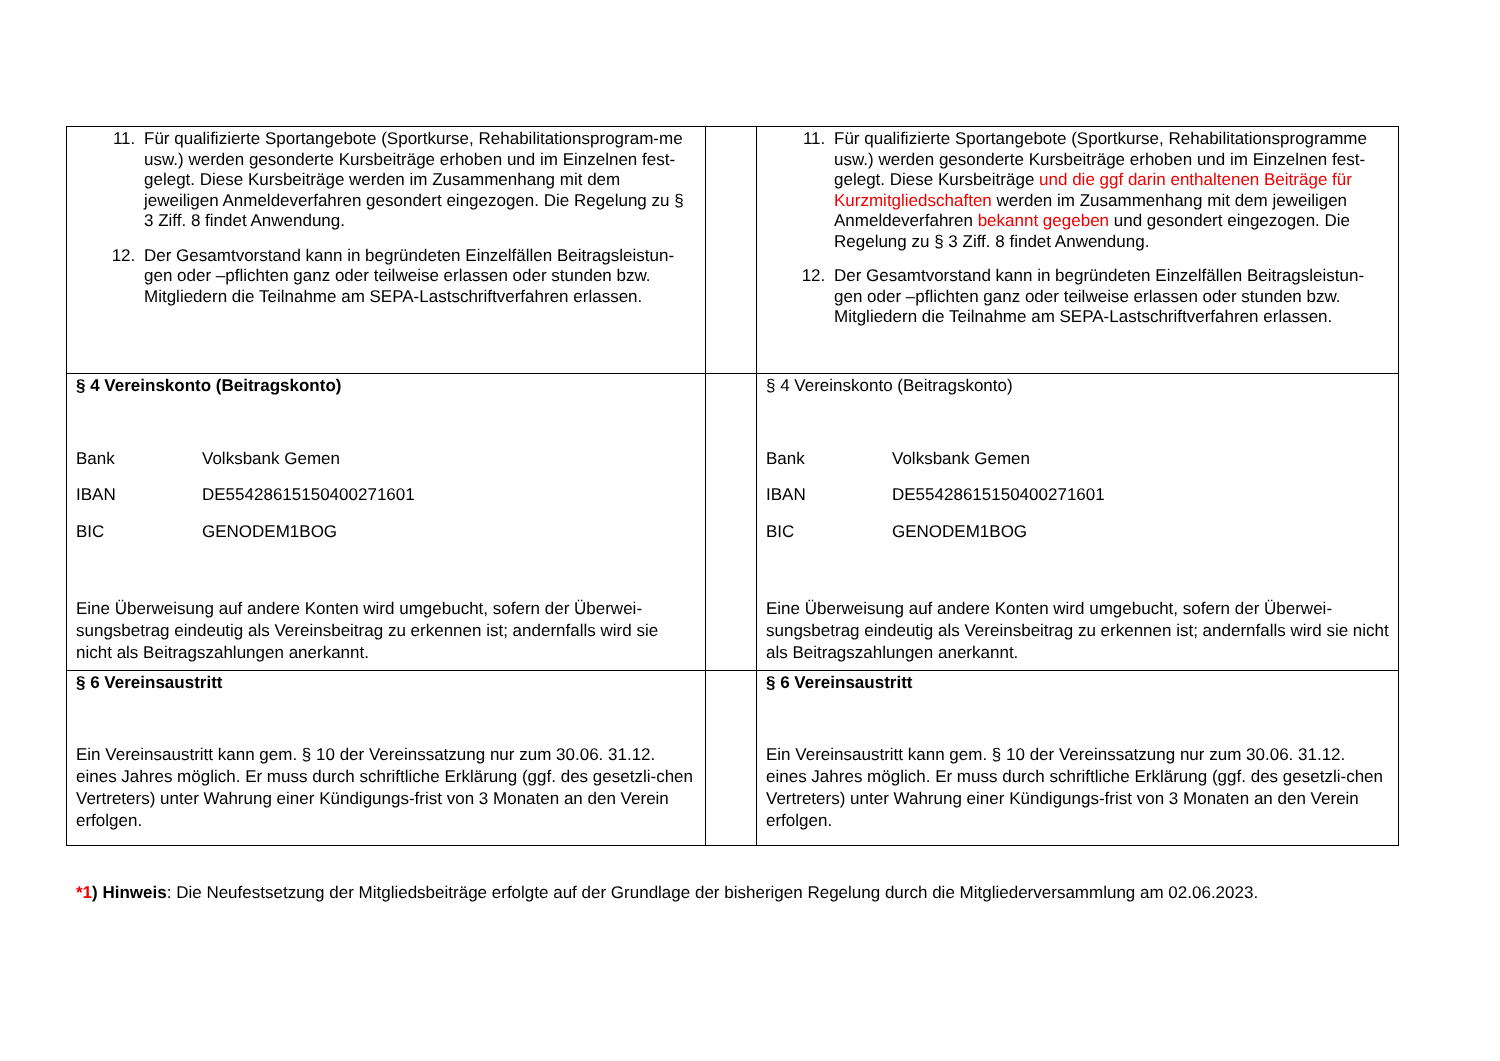| 11. Für qualifizierte Sportangebote (Sportkurse, Rehabilitationsprogram-me usw.) werden gesonderte Kursbeiträge erhoben und im Einzelnen fest-gelegt. Diese Kursbeiträge werden im Zusammenhang mit dem jeweiligen Anmeldeverfahren gesondert eingezogen. Die Regelung zu § 3 Ziff. 8 findet Anwendung. 12. Der Gesamtvorstand kann in begründeten Einzelfällen Beitragsleistun-gen oder –pflichten ganz oder teilweise erlassen oder stunden bzw. Mitgliedern die Teilnahme am SEPA-Lastschriftverfahren erlassen. | | 11. Für qualifizierte Sportangebote (Sportkurse, Rehabilitationsprogramme usw.) werden gesonderte Kursbeiträge erhoben und im Einzelnen fest-gelegt. Diese Kursbeiträge und die ggf darin enthaltenen Beiträge für Kurzmitgliedschaften werden im Zusammenhang mit dem jeweiligen Anmeldeverfahren bekannt gegeben und gesondert eingezogen. Die Regelung zu § 3 Ziff. 8 findet Anwendung. 12. Der Gesamtvorstand kann in begründeten Einzelfällen Beitragsleistun-gen oder –pflichten ganz oder teilweise erlassen oder stunden bzw. Mitgliedern die Teilnahme am SEPA-Lastschriftverfahren erlassen. |
| § 4 Vereinskonto (Beitragskonto) Bank Volksbank Gemen IBAN DE55428615150400271601 BIC GENODEM1BOG Eine Überweisung auf andere Konten wird umgebucht, sofern der Überwei-sungsbetrag eindeutig als Vereinsbeitrag zu erkennen ist; andernfalls wird sie nicht als Beitragszahlungen anerkannt. | | § 4 Vereinskonto (Beitragskonto) Bank Volksbank Gemen IBAN DE55428615150400271601 BIC GENODEM1BOG Eine Überweisung auf andere Konten wird umgebucht, sofern der Überwei-sungsbetrag eindeutig als Vereinsbeitrag zu erkennen ist; andernfalls wird sie nicht als Beitragszahlungen anerkannt. |
| § 6 Vereinsaustritt Ein Vereinsaustritt kann gem. § 10 der Vereinssatzung nur zum 30.06. 31.12. eines Jahres möglich. Er muss durch schriftliche Erklärung (ggf. des gesetzli-chen Vertreters) unter Wahrung einer Kündigungs-frist von 3 Monaten an den Verein erfolgen. | | § 6 Vereinsaustritt Ein Vereinsaustritt kann gem. § 10 der Vereinssatzung nur zum 30.06. 31.12. eines Jahres möglich. Er muss durch schriftliche Erklärung (ggf. des gesetzli-chen Vertreters) unter Wahrung einer Kündigungs-frist von 3 Monaten an den Verein erfolgen. |
*1) Hinweis: Die Neufestsetzung der Mitgliedsbeiträge erfolgte auf der Grundlage der bisherigen Regelung durch die Mitgliederversammlung am 02.06.2023.